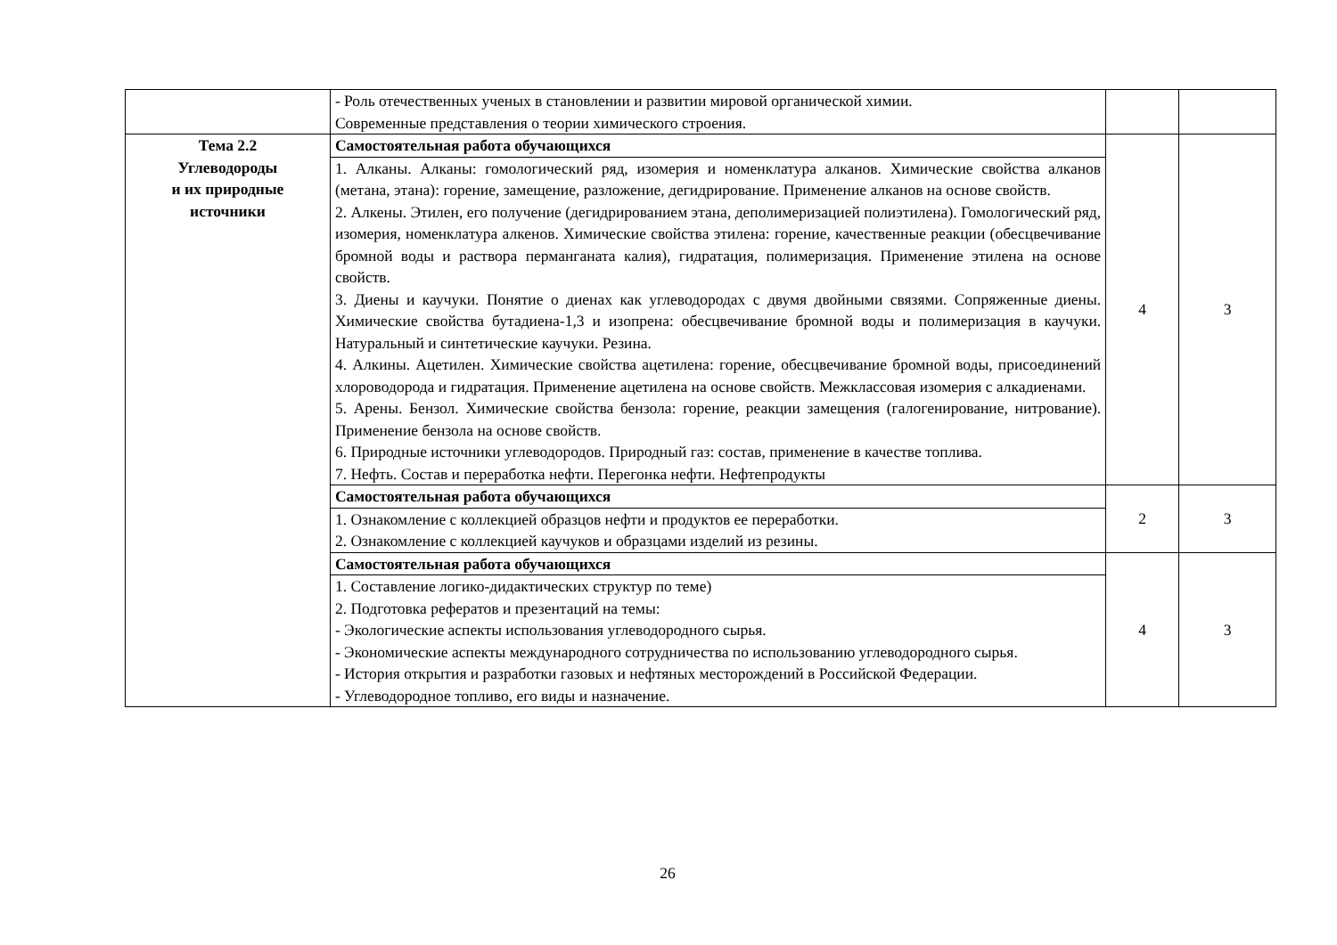| | - Роль отечественных ученых в становлении и развитии мировой органической химии. Современные представления о теории химического строения. | | |
| Тема 2.2 Углеводороды и их природные источники | Самостоятельная работа обучающихся | 4 | 3 |
| | 1. Алканы. Алканы: гомологический ряд, изомерия и номенклатура алканов. Химические свойства алканов (метана, этана): горение, замещение, разложение, дегидрирование. Применение алканов на основе свойств. 2. Алкены. Этилен, его получение (дегидрированием этана, деполимеризацией полиэтилена). Гомологический ряд, изомерия, номенклатура алкенов. Химические свойства этилена: горение, качественные реакции (обесцвечивание бромной воды и раствора перманганата калия), гидратация, полимеризация. Применение этилена на основе свойств. 3. Диены и каучуки. Понятие о диенах как углеводородах с двумя двойными связями. Сопряженные диены. Химические свойства бутадиена-1,3 и изопрена: обесцвечивание бромной воды и полимеризация в каучуки. Натуральный и синтетические каучуки. Резина. 4. Алкины. Ацетилен. Химические свойства ацетилена: горение, обесцвечивание бромной воды, присоединений хлороводорода и гидратация. Применение ацетилена на основе свойств. Межклассовая изомерия с алкадиенами. 5. Арены. Бензол. Химические свойства бензола: горение, реакции замещения (галогенирование, нитрование). Применение бензола на основе свойств. 6. Природные источники углеводородов. Природный газ: состав, применение в качестве топлива. 7. Нефть. Состав и переработка нефти. Перегонка нефти. Нефтепродукты | | |
| | Самостоятельная работа обучающихся | 2 | 3 |
| | 1. Ознакомление с коллекцией образцов нефти и продуктов ее переработки. 2. Ознакомление с коллекцией каучуков и образцами изделий из резины. | | |
| | Самостоятельная работа обучающихся | 4 | 3 |
| | 1. Составление логико-дидактических структур по теме) 2. Подготовка рефератов и презентаций на темы: - Экологические аспекты использования углеводородного сырья. - Экономические аспекты международного сотрудничества по использованию углеводородного сырья. - История открытия и разработки газовых и нефтяных месторождений в Российской Федерации. - Углеводородное топливо, его виды и назначение. | | |
26